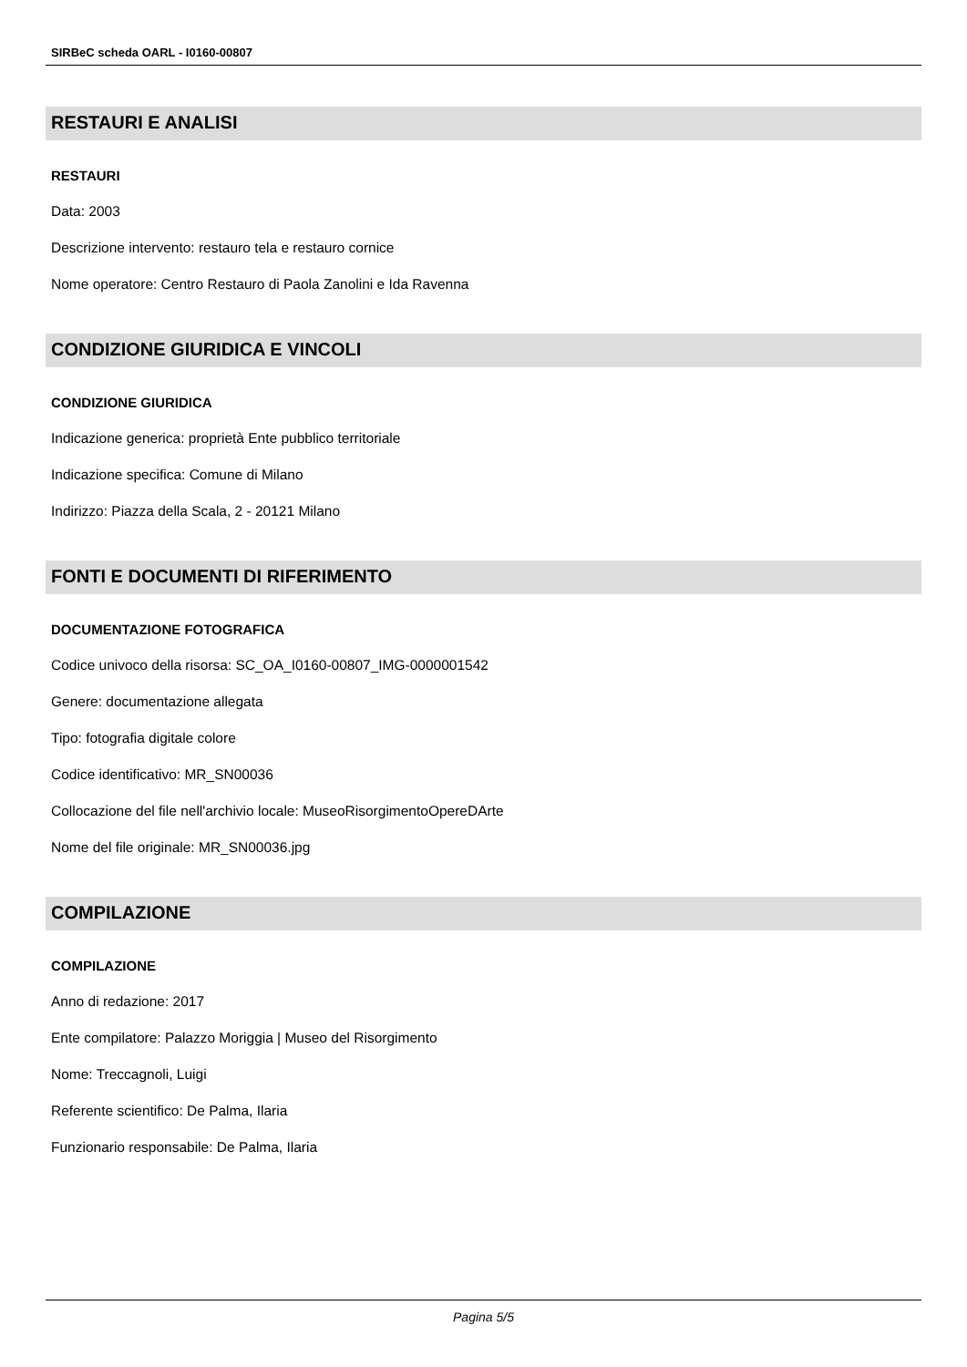SIRBeC scheda OARL - I0160-00807
RESTAURI E ANALISI
RESTAURI
Data: 2003
Descrizione intervento: restauro tela e restauro cornice
Nome operatore: Centro Restauro di Paola Zanolini e Ida Ravenna
CONDIZIONE GIURIDICA E VINCOLI
CONDIZIONE GIURIDICA
Indicazione generica: proprietà Ente pubblico territoriale
Indicazione specifica: Comune di Milano
Indirizzo: Piazza della Scala, 2 - 20121 Milano
FONTI E DOCUMENTI DI RIFERIMENTO
DOCUMENTAZIONE FOTOGRAFICA
Codice univoco della risorsa: SC_OA_I0160-00807_IMG-0000001542
Genere: documentazione allegata
Tipo: fotografia digitale colore
Codice identificativo: MR_SN00036
Collocazione del file nell'archivio locale: MuseoRisorgimentoOpereDArte
Nome del file originale: MR_SN00036.jpg
COMPILAZIONE
COMPILAZIONE
Anno di redazione: 2017
Ente compilatore: Palazzo Moriggia | Museo del Risorgimento
Nome: Treccagnoli, Luigi
Referente scientifico: De Palma, Ilaria
Funzionario responsabile: De Palma, Ilaria
Pagina 5/5